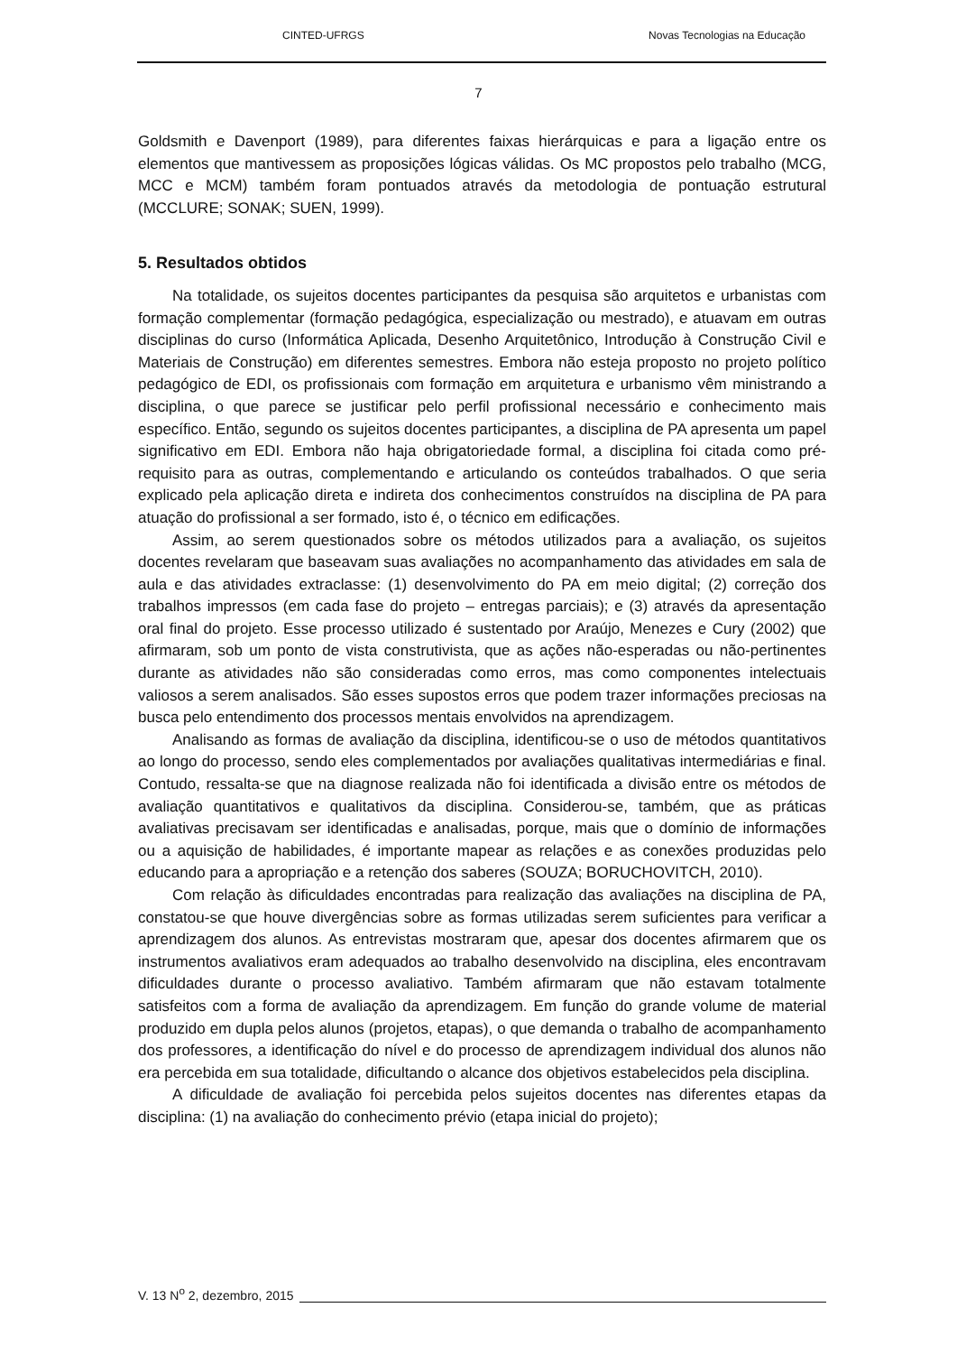CINTED-UFRGS Novas Tecnologias na Educação
7
Goldsmith e Davenport (1989), para diferentes faixas hierárquicas e para a ligação entre os elementos que mantivessem as proposições lógicas válidas. Os MC propostos pelo trabalho (MCG, MCC e MCM) também foram pontuados através da metodologia de pontuação estrutural (MCCLURE; SONAK; SUEN, 1999).
5. Resultados obtidos
Na totalidade, os sujeitos docentes participantes da pesquisa são arquitetos e urbanistas com formação complementar (formação pedagógica, especialização ou mestrado), e atuavam em outras disciplinas do curso (Informática Aplicada, Desenho Arquitetônico, Introdução à Construção Civil e Materiais de Construção) em diferentes semestres. Embora não esteja proposto no projeto político pedagógico de EDI, os profissionais com formação em arquitetura e urbanismo vêm ministrando a disciplina, o que parece se justificar pelo perfil profissional necessário e conhecimento mais específico. Então, segundo os sujeitos docentes participantes, a disciplina de PA apresenta um papel significativo em EDI. Embora não haja obrigatoriedade formal, a disciplina foi citada como pré-requisito para as outras, complementando e articulando os conteúdos trabalhados. O que seria explicado pela aplicação direta e indireta dos conhecimentos construídos na disciplina de PA para atuação do profissional a ser formado, isto é, o técnico em edificações.
Assim, ao serem questionados sobre os métodos utilizados para a avaliação, os sujeitos docentes revelaram que baseavam suas avaliações no acompanhamento das atividades em sala de aula e das atividades extraclasse: (1) desenvolvimento do PA em meio digital; (2) correção dos trabalhos impressos (em cada fase do projeto – entregas parciais); e (3) através da apresentação oral final do projeto. Esse processo utilizado é sustentado por Araújo, Menezes e Cury (2002) que afirmaram, sob um ponto de vista construtivista, que as ações não-esperadas ou não-pertinentes durante as atividades não são consideradas como erros, mas como componentes intelectuais valiosos a serem analisados. São esses supostos erros que podem trazer informações preciosas na busca pelo entendimento dos processos mentais envolvidos na aprendizagem.
Analisando as formas de avaliação da disciplina, identificou-se o uso de métodos quantitativos ao longo do processo, sendo eles complementados por avaliações qualitativas intermediárias e final. Contudo, ressalta-se que na diagnose realizada não foi identificada a divisão entre os métodos de avaliação quantitativos e qualitativos da disciplina. Considerou-se, também, que as práticas avaliativas precisavam ser identificadas e analisadas, porque, mais que o domínio de informações ou a aquisição de habilidades, é importante mapear as relações e as conexões produzidas pelo educando para a apropriação e a retenção dos saberes (SOUZA; BORUCHOVITCH, 2010).
Com relação às dificuldades encontradas para realização das avaliações na disciplina de PA, constatou-se que houve divergências sobre as formas utilizadas serem suficientes para verificar a aprendizagem dos alunos. As entrevistas mostraram que, apesar dos docentes afirmarem que os instrumentos avaliativos eram adequados ao trabalho desenvolvido na disciplina, eles encontravam dificuldades durante o processo avaliativo. Também afirmaram que não estavam totalmente satisfeitos com a forma de avaliação da aprendizagem. Em função do grande volume de material produzido em dupla pelos alunos (projetos, etapas), o que demanda o trabalho de acompanhamento dos professores, a identificação do nível e do processo de aprendizagem individual dos alunos não era percebida em sua totalidade, dificultando o alcance dos objetivos estabelecidos pela disciplina.
A dificuldade de avaliação foi percebida pelos sujeitos docentes nas diferentes etapas da disciplina: (1) na avaliação do conhecimento prévio (etapa inicial do projeto);
V. 13 N<sup>o</sup> 2, dezembro, 2015